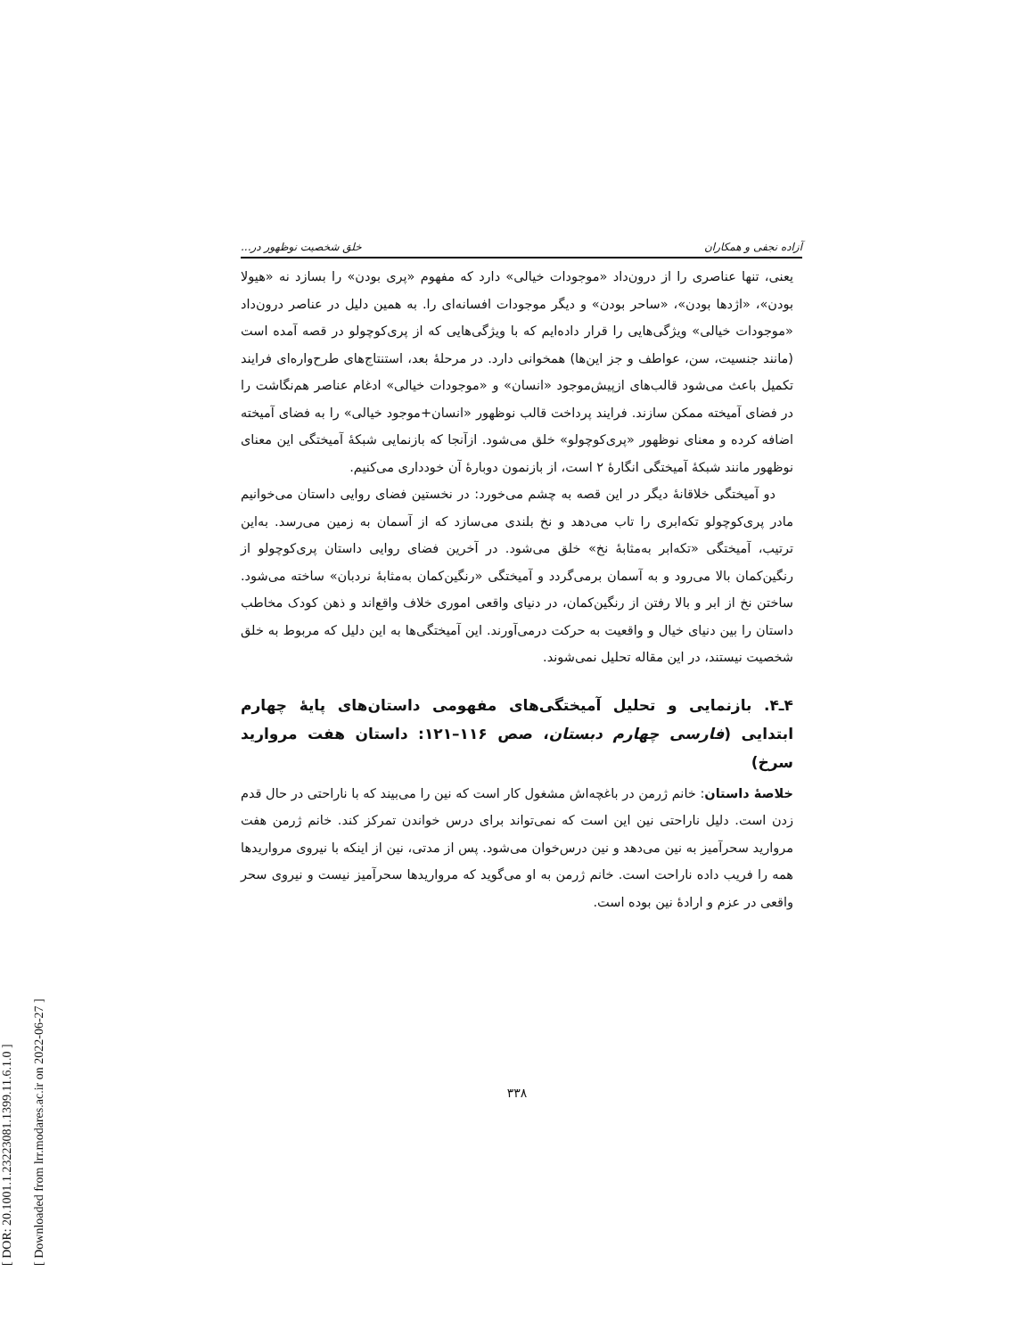[ DOR: 20.1001.1.23223081.1399.11.6.1.0 ]
[ Downloaded from lrr.modares.ac.ir on 2022-06-27 ]
آزاده نجفی و همکاران خلق شخصیت نوظهور در...
یعنی، تنها عناصری را از درون‌داد «موجودات خیالی» دارد که مفهوم «پری بودن» را بسازد نه «هیولا بودن»، «اژدها بودن»، «ساحر بودن» و دیگر موجودات افسانه‌ای را. به همین دلیل در عناصر درون‌داد «موجودات خیالی» ویژگی‌هایی را قرار داده‌ایم که با ویژگی‌هایی که از پری‌کوچولو در قصه آمده است (مانند جنسیت، سن، عواطف و جز این‌ها) همخوانی دارد. در مرحلهٔ بعد، استنتاج‌های طرح‌واره‌ای فرایند تکمیل باعث می‌شود قالب‌های ازپیش‌موجود «انسان» و «موجودات خیالی» ادغام عناصر هم‌نگاشت را در فضای آمیخته ممکن سازند. فرایند پرداخت قالب نوظهور «انسان+موجود خیالی» را به فضای آمیخته اضافه کرده و معنای نوظهور «پری‌کوچولو» خلق می‌شود. ازآنجا که بازنمایی شبکهٔ آمیختگی این معنای نوظهور مانند شبکهٔ آمیختگی انگارهٔ ۲ است، از بازنمون دوبارهٔ آن خودداری می‌کنیم.
دو آمیختگی خلاقانهٔ دیگر در این قصه به چشم می‌خورد: در نخستین فضای روایی داستان می‌خوانیم مادر پری‌کوچولو تکه‌ابری را تاب می‌دهد و نخ بلندی می‌سازد که از آسمان به زمین می‌رسد. به‌این ترتیب، آمیختگی «تکه‌ابر به‌مثابهٔ نخ» خلق می‌شود. در آخرین فضای روایی داستان پری‌کوچولو از رنگین‌کمان بالا می‌رود و به آسمان برمی‌گردد و آمیختگی «رنگین‌کمان به‌مثابهٔ نردبان» ساخته می‌شود. ساختن نخ از ابر و بالا رفتن از رنگین‌کمان، در دنیای واقعی اموری خلاف واقع‌اند و ذهن کودک مخاطب داستان را بین دنیای خیال و واقعیت به حرکت درمی‌آورند. این آمیختگی‌ها به این دلیل که مربوط به خلق شخصیت نیستند، در این مقاله تحلیل نمی‌شوند.
۴ـ۴. بازنمایی و تحلیل آمیختگی‌های مفهومی داستان‌های پایهٔ چهارم ابتدایی (فارسی چهارم دبستان، صص ۱۱۶–۱۲۱: داستان هفت مروارید سرخ)
خلاصهٔ داستان: خانم ژرمن در باغچه‌اش مشغول کار است که نین را می‌بیند که با ناراحتی در حال قدم زدن است. دلیل ناراحتی نین این است که نمی‌تواند برای درس خواندن تمرکز کند. خانم ژرمن هفت مروارید سحرآمیز به نین می‌دهد و نین درس‌خوان می‌شود. پس از مدتی، نین از اینکه با نیروی مرواریدها همه را فریب داده ناراحت است. خانم ژرمن به او می‌گوید که مرواریدها سحرآمیز نیست و نیروی سحر واقعی در عزم و ارادهٔ نین بوده است.
۳۳۸